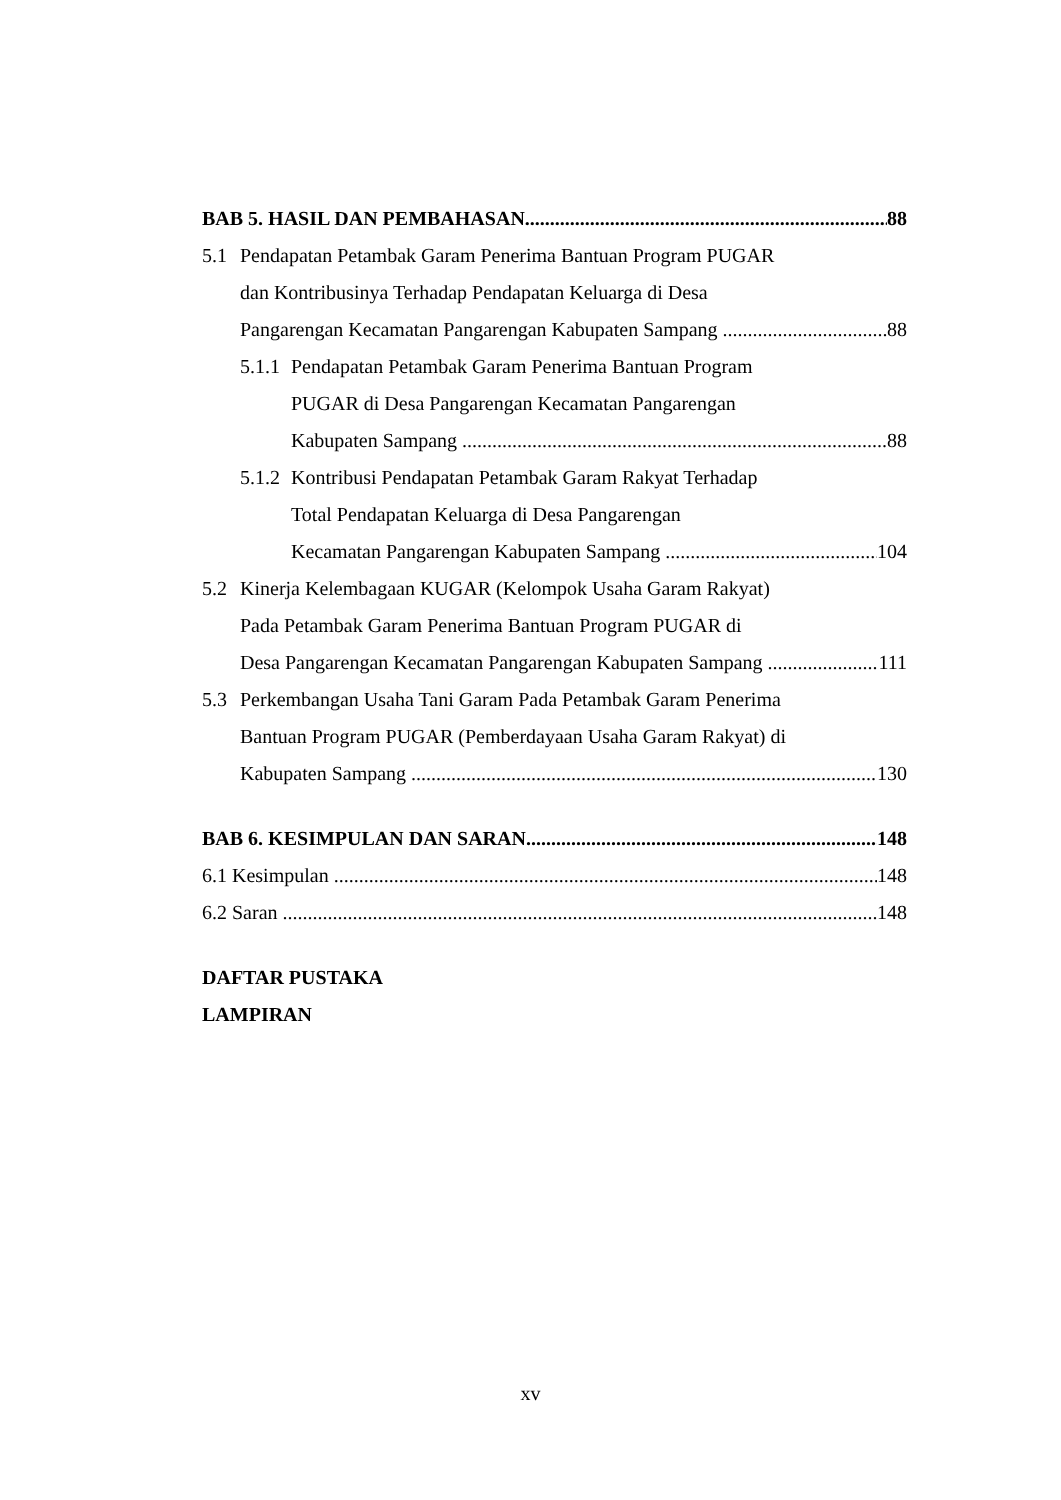BAB 5. HASIL DAN PEMBAHASAN 88
5.1 Pendapatan Petambak Garam Penerima Bantuan Program PUGAR
dan Kontribusinya Terhadap Pendapatan Keluarga di Desa
Pangarengan Kecamatan Pangarengan Kabupaten Sampang 88
5.1.1 Pendapatan Petambak Garam Penerima Bantuan Program
PUGAR di Desa Pangarengan Kecamatan Pangarengan
Kabupaten Sampang 88
5.1.2 Kontribusi Pendapatan Petambak Garam Rakyat Terhadap
Total Pendapatan Keluarga di Desa Pangarengan
Kecamatan Pangarengan Kabupaten Sampang 104
5.2 Kinerja Kelembagaan KUGAR (Kelompok Usaha Garam Rakyat)
Pada Petambak Garam Penerima Bantuan Program PUGAR di
Desa Pangarengan Kecamatan Pangarengan Kabupaten Sampang 111
5.3 Perkembangan Usaha Tani Garam Pada Petambak Garam Penerima
Bantuan Program PUGAR (Pemberdayaan Usaha Garam Rakyat) di
Kabupaten Sampang 130
BAB 6. KESIMPULAN DAN SARAN 148
6.1 Kesimpulan 148
6.2 Saran 148
DAFTAR PUSTAKA
LAMPIRAN
xv